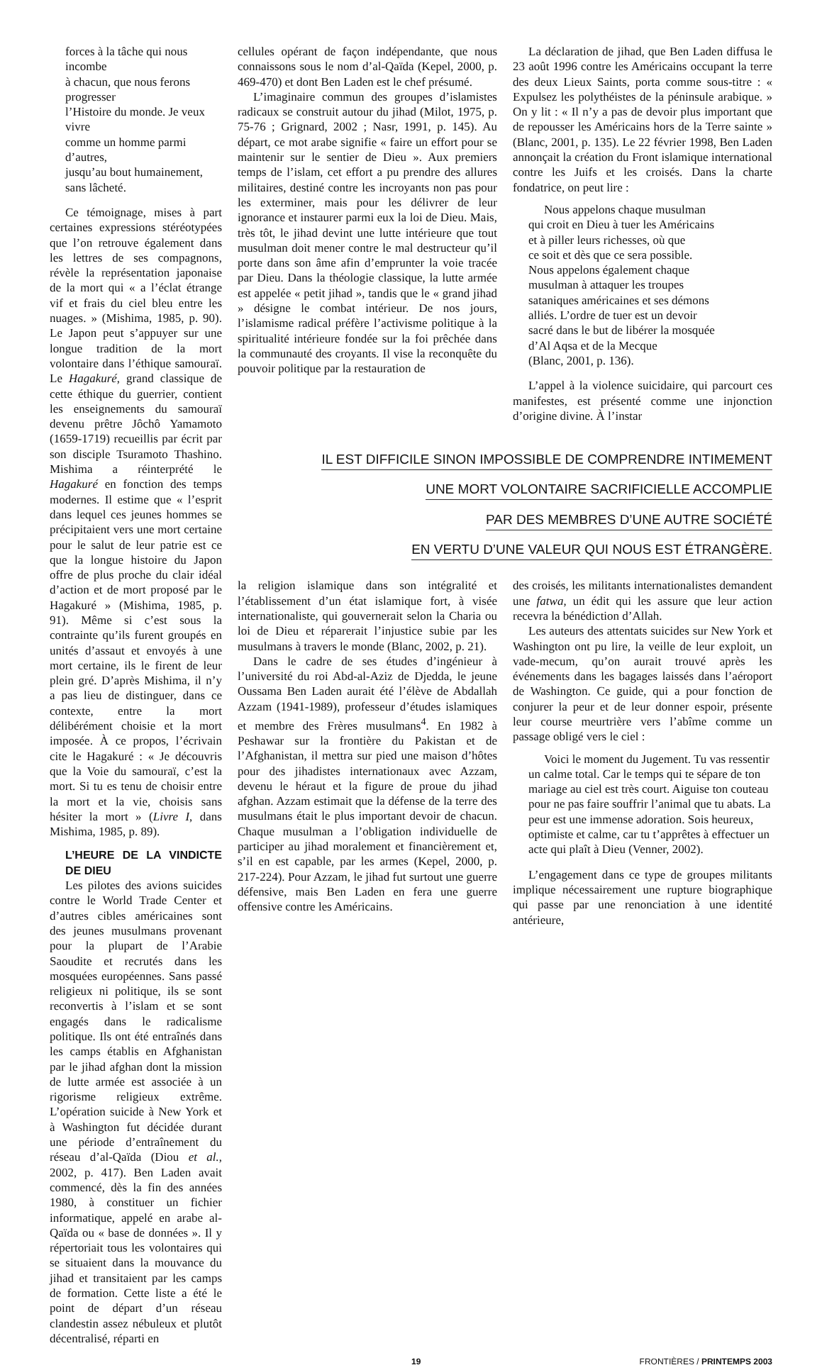forces à la tâche qui nous incombe
à chacun, que nous ferons progresser
l’Histoire du monde. Je veux vivre
comme un homme parmi d’autres,
jusqu’au bout humainement,
sans lâcheté.
Ce témoignage, mises à part certaines expressions stéréotypées que l’on retrouve également dans les lettres de ses compagnons, révèle la représentation japonaise de la mort qui « a l’éclat étrange vif et frais du ciel bleu entre les nuages. » (Mishima, 1985, p. 90). Le Japon peut s’appuyer sur une longue tradition de la mort volontaire dans l’éthique samouraï. Le Hagakuré, grand classique de cette éthique du guerrier, contient les enseignements du samouraï devenu prêtre Jôchô Yamamoto (1659-1719) recueillis par écrit par son disciple Tsuramoto Thashino. Mishima a réinterprété le Hagakuré en fonction des temps modernes. Il estime que « l’esprit dans lequel ces jeunes hommes se précipitaient vers une mort certaine pour le salut de leur patrie est ce que la longue histoire du Japon offre de plus proche du clair idéal d’action et de mort proposé par le Hagakuré » (Mishima, 1985, p. 91). Même si c’est sous la contrainte qu’ils furent groupés en unités d’assaut et envoyés à une mort certaine, ils le firent de leur plein gré. D’après Mishima, il n’y a pas lieu de distinguer, dans ce contexte, entre la mort délibérément choisie et la mort imposée. À ce propos, l’écrivain cite le Hagakuré : « Je découvris que la Voie du samouraï, c’est la mort. Si tu es tenu de choisir entre la mort et la vie, choisis sans hésiter la mort » (Livre I, dans Mishima, 1985, p. 89).
L’HEURE DE LA VINDICTE DE DIEU
Les pilotes des avions suicides contre le World Trade Center et d’autres cibles américaines sont des jeunes musulmans provenant pour la plupart de l’Arabie Saoudite et recrutés dans les mosquées européennes. Sans passé religieux ni politique, ils se sont reconvertis à l’islam et se sont engagés dans le radicalisme politique. Ils ont été entraînés dans les camps établis en Afghanistan par le jihad afghan dont la mission de lutte armée est associée à un rigorisme religieux extrême. L’opération suicide à New York et à Washington fut décidée durant une période d’entraînement du réseau d’al-Qaïda (Diou et al., 2002, p. 417). Ben Laden avait commencé, dès la fin des années 1980, à constituer un fichier informatique, appelé en arabe al-Qaïda ou « base de données ». Il y répertoriait tous les volontaires qui se situaient dans la mouvance du jihad et transitaient par les camps de formation. Cette liste a été le point de départ d’un réseau clandestin assez nébuleux et plutôt décentralisé, réparti en
cellules opérant de façon indépendante, que nous connaissons sous le nom d’al-Qaïda (Kepel, 2000, p. 469-470) et dont Ben Laden est le chef présumé.
L’imaginaire commun des groupes d’islamistes radicaux se construit autour du jihad (Milot, 1975, p. 75-76 ; Grignard, 2002 ; Nasr, 1991, p. 145). Au départ, ce mot arabe signifie « faire un effort pour se maintenir sur le sentier de Dieu ». Aux premiers temps de l’islam, cet effort a pu prendre des allures militaires, destiné contre les incroyants non pas pour les exterminer, mais pour les délivrer de leur ignorance et instaurer parmi eux la loi de Dieu. Mais, très tôt, le jihad devint une lutte intérieure que tout musulman doit mener contre le mal destructeur qu’il porte dans son âme afin d’emprunter la voie tracée par Dieu. Dans la théologie classique, la lutte armée est appelée « petit jihad », tandis que le « grand jihad » désigne le combat intérieur. De nos jours, l’islamisme radical préfère l’activisme politique à la spiritualité intérieure fondée sur la foi prêchée dans la communauté des croyants. Il vise la reconquête du pouvoir politique par la restauration de
La déclaration de jihad, que Ben Laden diffusa le 23 août 1996 contre les Américains occupant la terre des deux Lieux Saints, porta comme sous-titre : « Expulsez les polythéistes de la péninsule arabique. » On y lit : « Il n’y a pas de devoir plus important que de repousser les Américains hors de la Terre sainte » (Blanc, 2001, p. 135). Le 22 février 1998, Ben Laden annonçait la création du Front islamique international contre les Juifs et les croisés. Dans la charte fondatrice, on peut lire :
Nous appelons chaque musulman
qui croit en Dieu à tuer les Américains
et à piller leurs richesses, où que
ce soit et dès que ce sera possible.
Nous appelons également chaque
musulman à attaquer les troupes
sataniques américaines et ses démons
alliés. L’ordre de tuer est un devoir
sacré dans le but de libérer la mosquée
d’Al Aqsa et de la Mecque
(Blanc, 2001, p. 136).
L’appel à la violence suicidaire, qui parcourt ces manifestes, est présenté comme une injonction d’origine divine. À l’instar
IL EST DIFFICILE SINON IMPOSSIBLE DE COMPRENDRE INTIMEMENT
UNE MORT VOLONTAIRE SACRIFICIELLE ACCOMPLIE
PAR DES MEMBRES D’UNE AUTRE SOCIÉTÉ
EN VERTU D’UNE VALEUR QUI NOUS EST ÉTRANGÈRE.
la religion islamique dans son intégralité et l’établissement d’un état islamique fort, à visée internationaliste, qui gouvernerait selon la Charia ou loi de Dieu et réparerait l’injustice subie par les musulmans à travers le monde (Blanc, 2002, p. 21).
Dans le cadre de ses études d’ingénieur à l’université du roi Abd-al-Aziz de Djedda, le jeune Oussama Ben Laden aurait été l’élève de Abdallah Azzam (1941-1989), professeur d’études islamiques et membre des Frères musulmans<sup>4</sup>. En 1982 à Peshawar sur la frontière du Pakistan et de l’Afghanistan, il mettra sur pied une maison d’hôtes pour des jihadistes internationaux avec Azzam, devenu le héraut et la figure de proue du jihad afghan. Azzam estimait que la défense de la terre des musulmans était le plus important devoir de chacun. Chaque musulman a l’obligation individuelle de participer au jihad moralement et financièrement et, s’il en est capable, par les armes (Kepel, 2000, p. 217-224). Pour Azzam, le jihad fut surtout une guerre défensive, mais Ben Laden en fera une guerre offensive contre les Américains.
des croisés, les militants internationalistes demandent une fatwa, un édit qui les assure que leur action recevra la bénédiction d’Allah.
Les auteurs des attentats suicides sur New York et Washington ont pu lire, la veille de leur exploit, un vade-mecum, qu’on aurait trouvé après les événements dans les bagages laissés dans l’aéroport de Washington. Ce guide, qui a pour fonction de conjurer la peur et de leur donner espoir, présente leur course meurtrière vers l’abîme comme un passage obligé vers le ciel :
Voici le moment du Jugement. Tu vas ressentir un calme total. Car le temps qui te sépare de ton mariage au ciel est très court. Aiguise ton couteau pour ne pas faire souffrir l’animal que tu abats. La peur est une immense adoration. Sois heureux, optimiste et calme, car tu t’apprêtes à effectuer un acte qui plaît à Dieu (Venner, 2002).
L’engagement dans ce type de groupes militants implique nécessairement une rupture biographique qui passe par une renonciation à une identité antérieure,
19 FRONTIÈRES / PRINTEMPS 2003